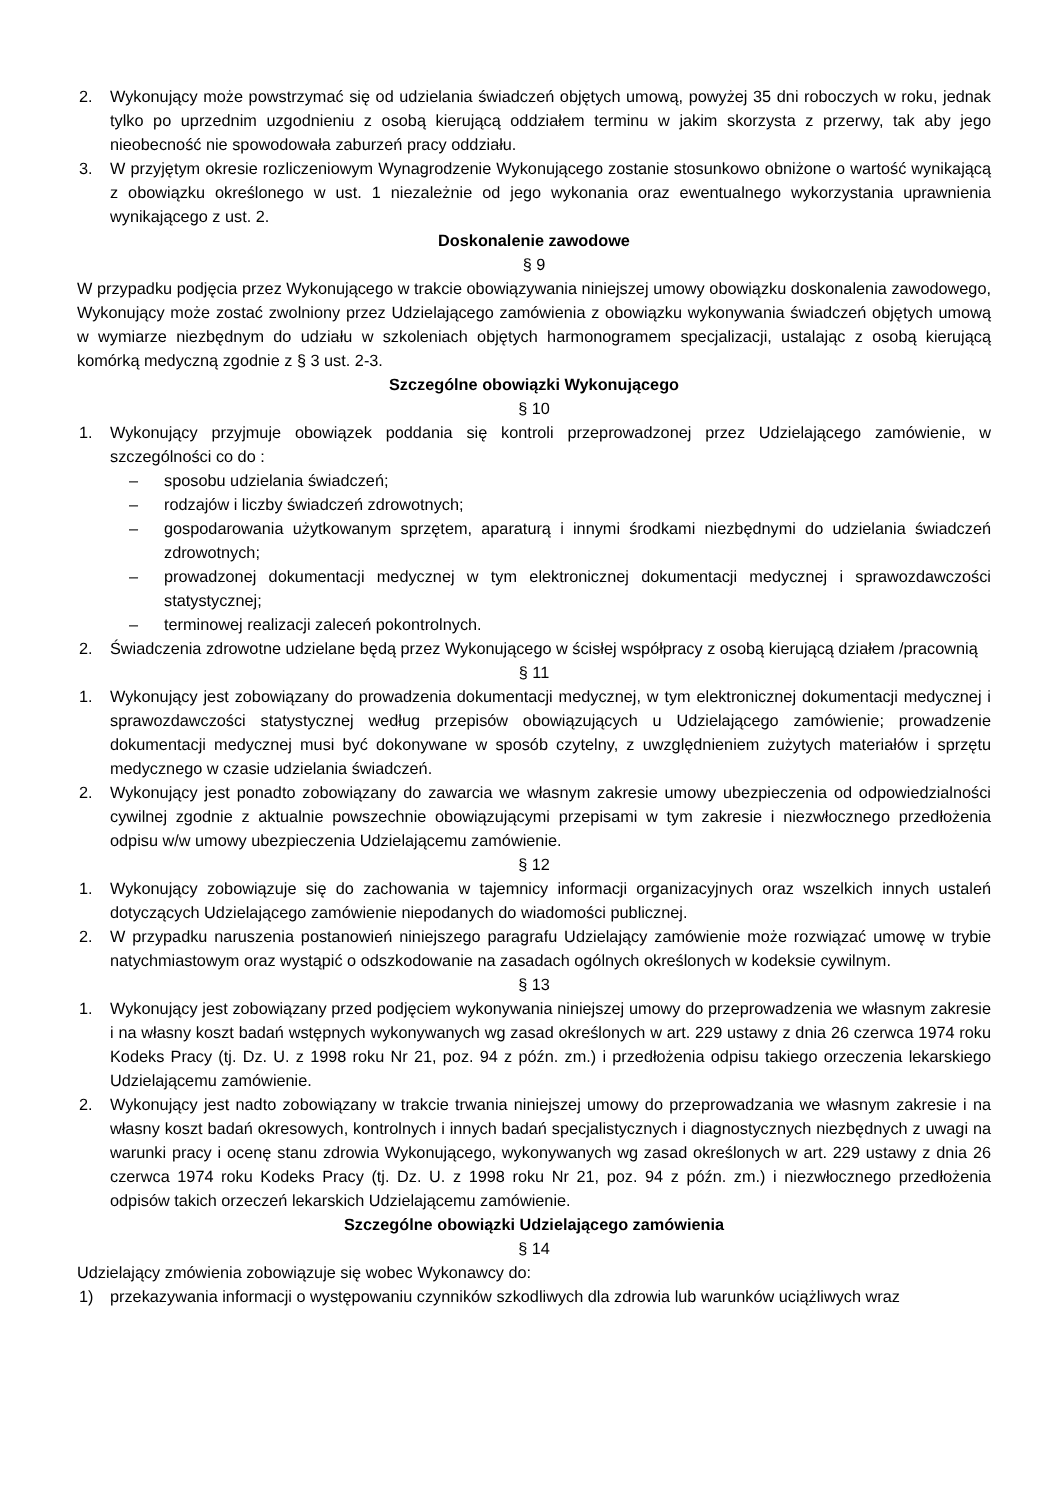2. Wykonujący może powstrzymać się od udzielania świadczeń objętych umową, powyżej 35 dni roboczych w roku, jednak tylko po uprzednim uzgodnieniu z osobą kierującą oddziałem terminu w jakim skorzysta z przerwy, tak aby jego nieobecność nie spowodowała zaburzeń pracy oddziału.
3. W przyjętym okresie rozliczeniowym Wynagrodzenie Wykonującego zostanie stosunkowo obniżone o wartość wynikającą z obowiązku określonego w ust. 1 niezależnie od jego wykonania oraz ewentualnego wykorzystania uprawnienia wynikającego z ust. 2.
Doskonalenie zawodowe
§ 9
W przypadku podjęcia przez Wykonującego w trakcie obowiązywania niniejszej umowy obowiązku doskonalenia zawodowego, Wykonujący może zostać zwolniony przez Udzielającego zamówienia z obowiązku wykonywania świadczeń objętych umową w wymiarze niezbędnym do udziału w szkoleniach objętych harmonogramem specjalizacji, ustalając z osobą kierującą komórką medyczną zgodnie z § 3 ust. 2-3.
Szczególne obowiązki Wykonującego
§ 10
1. Wykonujący przyjmuje obowiązek poddania się kontroli przeprowadzonej przez Udzielającego zamówienie, w szczególności co do :
– sposobu udzielania świadczeń;
– rodzajów i liczby świadczeń zdrowotnych;
– gospodarowania użytkowanym sprzętem, aparaturą i innymi środkami niezbędnymi do udzielania świadczeń zdrowotnych;
– prowadzonej dokumentacji medycznej w tym elektronicznej dokumentacji medycznej i sprawozdawczości statystycznej;
– terminowej realizacji zaleceń pokontrolnych.
2. Świadczenia zdrowotne udzielane będą przez Wykonującego w ścisłej współpracy z osobą kierującą działem /pracownią
§ 11
1. Wykonujący jest zobowiązany do prowadzenia dokumentacji medycznej, w tym elektronicznej dokumentacji medycznej i sprawozdawczości statystycznej według przepisów obowiązujących u Udzielającego zamówienie; prowadzenie dokumentacji medycznej musi być dokonywane w sposób czytelny, z uwzględnieniem zużytych materiałów i sprzętu medycznego w czasie udzielania świadczeń.
2. Wykonujący jest ponadto zobowiązany do zawarcia we własnym zakresie umowy ubezpieczenia od odpowiedzialności cywilnej zgodnie z aktualnie powszechnie obowiązującymi przepisami w tym zakresie i niezwłocznego przedłożenia odpisu w/w umowy ubezpieczenia Udzielającemu zamówienie.
§ 12
1. Wykonujący zobowiązuje się do zachowania w tajemnicy informacji organizacyjnych oraz wszelkich innych ustaleń dotyczących Udzielającego zamówienie niepodanych do wiadomości publicznej.
2. W przypadku naruszenia postanowień niniejszego paragrafu Udzielający zamówienie może rozwiązać umowę w trybie natychmiastowym oraz wystąpić o odszkodowanie na zasadach ogólnych określonych w kodeksie cywilnym.
§ 13
1. Wykonujący jest zobowiązany przed podjęciem wykonywania niniejszej umowy do przeprowadzenia we własnym zakresie i na własny koszt badań wstępnych wykonywanych wg zasad określonych w art. 229 ustawy z dnia 26 czerwca 1974 roku Kodeks Pracy (tj. Dz. U. z 1998 roku Nr 21, poz. 94 z późn. zm.) i przedłożenia odpisu takiego orzeczenia lekarskiego Udzielającemu zamówienie.
2. Wykonujący jest nadto zobowiązany w trakcie trwania niniejszej umowy do przeprowadzania we własnym zakresie i na własny koszt badań okresowych, kontrolnych i innych badań specjalistycznych i diagnostycznych niezbędnych z uwagi na warunki pracy i ocenę stanu zdrowia Wykonującego, wykonywanych wg zasad określonych w art. 229 ustawy z dnia 26 czerwca 1974 roku Kodeks Pracy (tj. Dz. U. z 1998 roku Nr 21, poz. 94 z późn. zm.) i niezwłocznego przedłożenia odpisów takich orzeczeń lekarskich Udzielającemu zamówienie.
Szczególne obowiązki Udzielającego zamówienia
§ 14
Udzielający zmówienia zobowiązuje się wobec Wykonawcy do:
1) przekazywania informacji o występowaniu czynników szkodliwych dla zdrowia lub warunków uciążliwych wraz